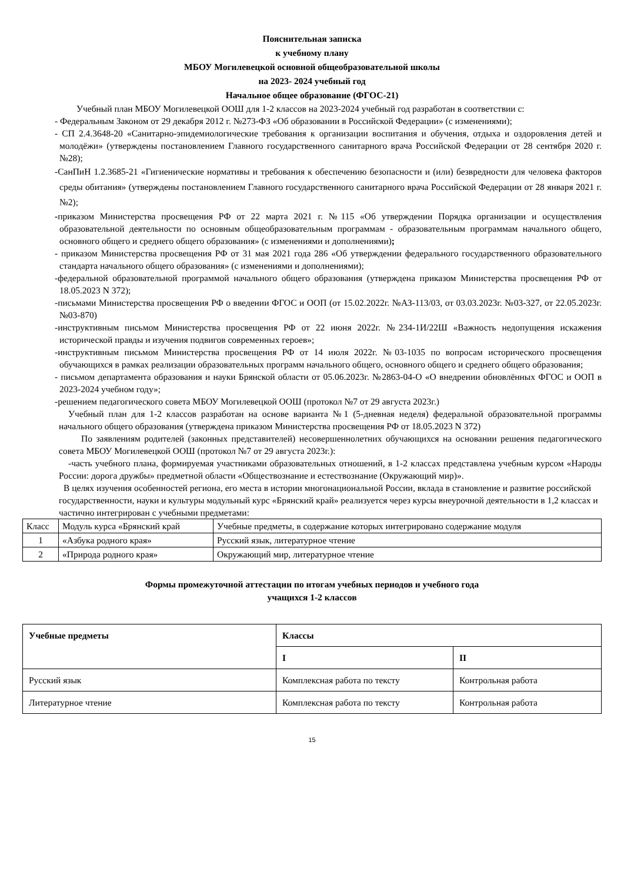Пояснительная записка
к учебному плану
МБОУ Могилевецкой основной общеобразовательной школы
на 2023- 2024 учебный год
Начальное общее образование (ФГОС-21)
Учебный план МБОУ Могилевецкой ООШ для 1-2 классов на 2023-2024 учебный год разработан в соответствии с:
- Федеральным Законом от 29 декабря 2012 г. №273-ФЗ «Об образовании в Российской Федерации» (с изменениями);
- СП 2.4.3648-20 «Санитарно-эпидемиологические требования к организации воспитания и обучения, отдыха и оздоровления детей и молодёжи» (утверждены постановлением Главного государственного санитарного врача Российской Федерации от 28 сентября 2020 г. №28);
-СанПиН 1.2.3685-21 «Гигиенические нормативы и требования к обеспечению безопасности и (или) безвредности для человека факторов среды обитания» (утверждены постановлением Главного государственного санитарного врача Российской Федерации от 28 января 2021 г. №2);
-приказом Министерства просвещения РФ от 22 марта 2021 г. №115 «Об утверждении Порядка организации и осуществления образовательной деятельности по основным общеобразовательным программам - образовательным программам начального общего, основного общего и среднего общего образования» (с изменениями и дополнениями);
- приказом Министерства просвещения РФ от 31 мая 2021 года 286 «Об утверждении федерального государственного образовательного стандарта начального общего образования» (с изменениями и дополнениями);
-федеральной образовательной программой начального общего образования (утверждена приказом Министерства просвещения РФ от 18.05.2023 N 372);
-письмами Министерства просвещения РФ о введении ФГОС и ООП (от 15.02.2022г. №АЗ-113/03, от 03.03.2023г. №03-327, от 22.05.2023г. №03-870)
-инструктивным письмом Министерства просвещения РФ от 22 июня 2022г. №234-1И/22Ш «Важность недопущения искажения исторической правды и изучения подвигов современных героев»;
-инструктивным письмом Министерства просвещения РФ от 14 июля 2022г. №03-1035 по вопросам исторического просвещения обучающихся в рамках реализации образовательных программ начального общего, основного общего и среднего общего образования;
- письмом департамента образования и науки Брянской области от 05.06.2023г. №2863-04-О «О внедрении обновлённых ФГОС и ООП в 2023-2024 учебном году»;
-решением педагогического совета МБОУ Могилевецкой ООШ (протокол №7 от 29 августа 2023г.)
Учебный план для 1-2 классов разработан на основе варианта №1 (5-дневная неделя) федеральной образовательной программы начального общего образования (утверждена приказом Министерства просвещения РФ от 18.05.2023 N 372)
По заявлениям родителей (законных представителей) несовершеннолетних обучающихся на основании решения педагогического совета МБОУ Могилевецкой ООШ (протокол №7 от 29 августа 2023г.):
-часть учебного плана, формируемая участниками образовательных отношений, в 1-2 классах представлена учебным курсом «Народы России: дорога дружбы» предметной области «Обществознание и естествознание (Окружающий мир)».
В целях изучения особенностей региона, его места в истории многонациональной России, вклада в становление и развитие российской государственности, науки и культуры модульный курс «Брянский край» реализуется через курсы внеурочной деятельности в 1,2 классах и частично интегрирован с учебными предметами:
| Класс | Модуль курса «Брянский край | Учебные предметы, в содержание которых интегрировано содержание модуля |
| 1 | «Азбука родного края» | Русский язык, литературное чтение |
| 2 | «Природа родного края» | Окружающий мир, литературное чтение |
Формы промежуточной аттестации по итогам учебных периодов и учебного года
учащихся 1-2 классов
| Учебные предметы | Классы | |
| --- | --- | --- |
| | I | II |
| Русский язык | Комплексная работа по тексту | Контрольная работа |
| Литературное чтение | Комплексная работа по тексту | Контрольная работа |
15